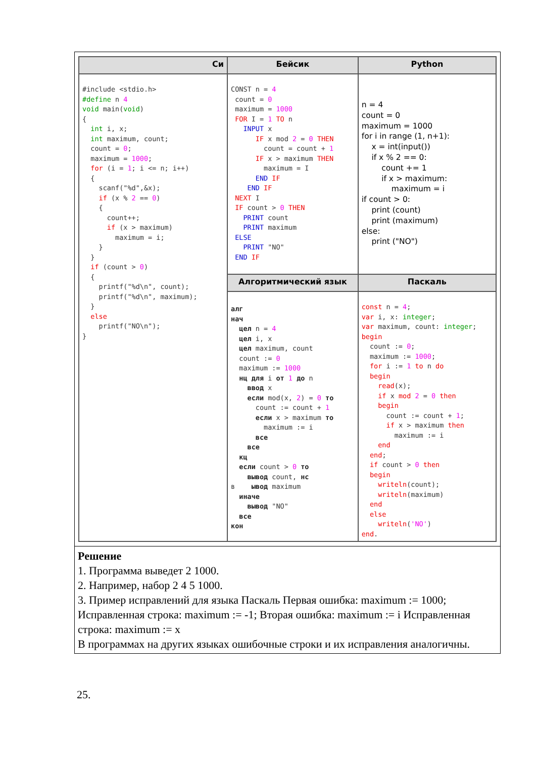| Си | Бейсик | Python |
| --- | --- | --- |
| #include <stdio.h> #define n 4 void main( void ) { int i, x; int maximum, count; count = 0 ; maximum = 1000 ; for (i = 1 ; i <= n; i++) { scanf("%d",&x); if (x % 2 == 0 ) { count++; if (x > maximum) maximum = i; } } if (count > 0 ) { printf("%d\n", count); printf("%d\n", maximum); } else printf("NO\n"); } | CONST n = 4 count = 0 maximum = 1000 FOR I = 1 TO n INPUT x IF x mod 2 = 0 THEN count = count + 1 IF x > maximum THEN maximum = I END IF END IF NEXT I IF count > 0 THEN PRINT count PRINT maximum ELSE PRINT "NO" END IF | n = 4 count = 0 maximum = 1000 for i in range (1, n+1): x = int(input()) if x % 2 == 0: count += 1 if x > maximum: maximum = i if count > 0: print (count) print (maximum) else: print ("NO") |
| | Алгоритмический язык | Паскаль |
| | алг нач цел n = 4 цел i, x цел maximum, count count := 0 maximum := 1000 нц для i от 1 до n ввод x если mod(x, 2 ) = 0 то count := count + 1 если x > maximum то maximum := i все все кц если count > 0 то вывод count, нс в ывод maximum иначе вывод "NO" все кон | const n = 4 ; var i, x: integer ; var maximum, count: integer ; begin count := 0 ; maximum := 1000 ; for i := 1 to n do begin read (x); if x mod 2 = 0 then begin count := count + 1 ; if x > maximum then maximum := i end end ; if count > 0 then begin writeln (count); writeln (maximum) end else writeln ( 'NO' ) end . |
Решение
1. Программа выведет 2 1000.
2. Например, набор 2 4 5 1000.
3. Пример исправлений для языка Паскаль Первая ошибка: maximum := 1000; Исправленная строка: maximum := -1; Вторая ошибка: maximum := i Исправленная строка: maximum := x
В программах на других языках ошибочные строки и их исправления аналогичны.
25.